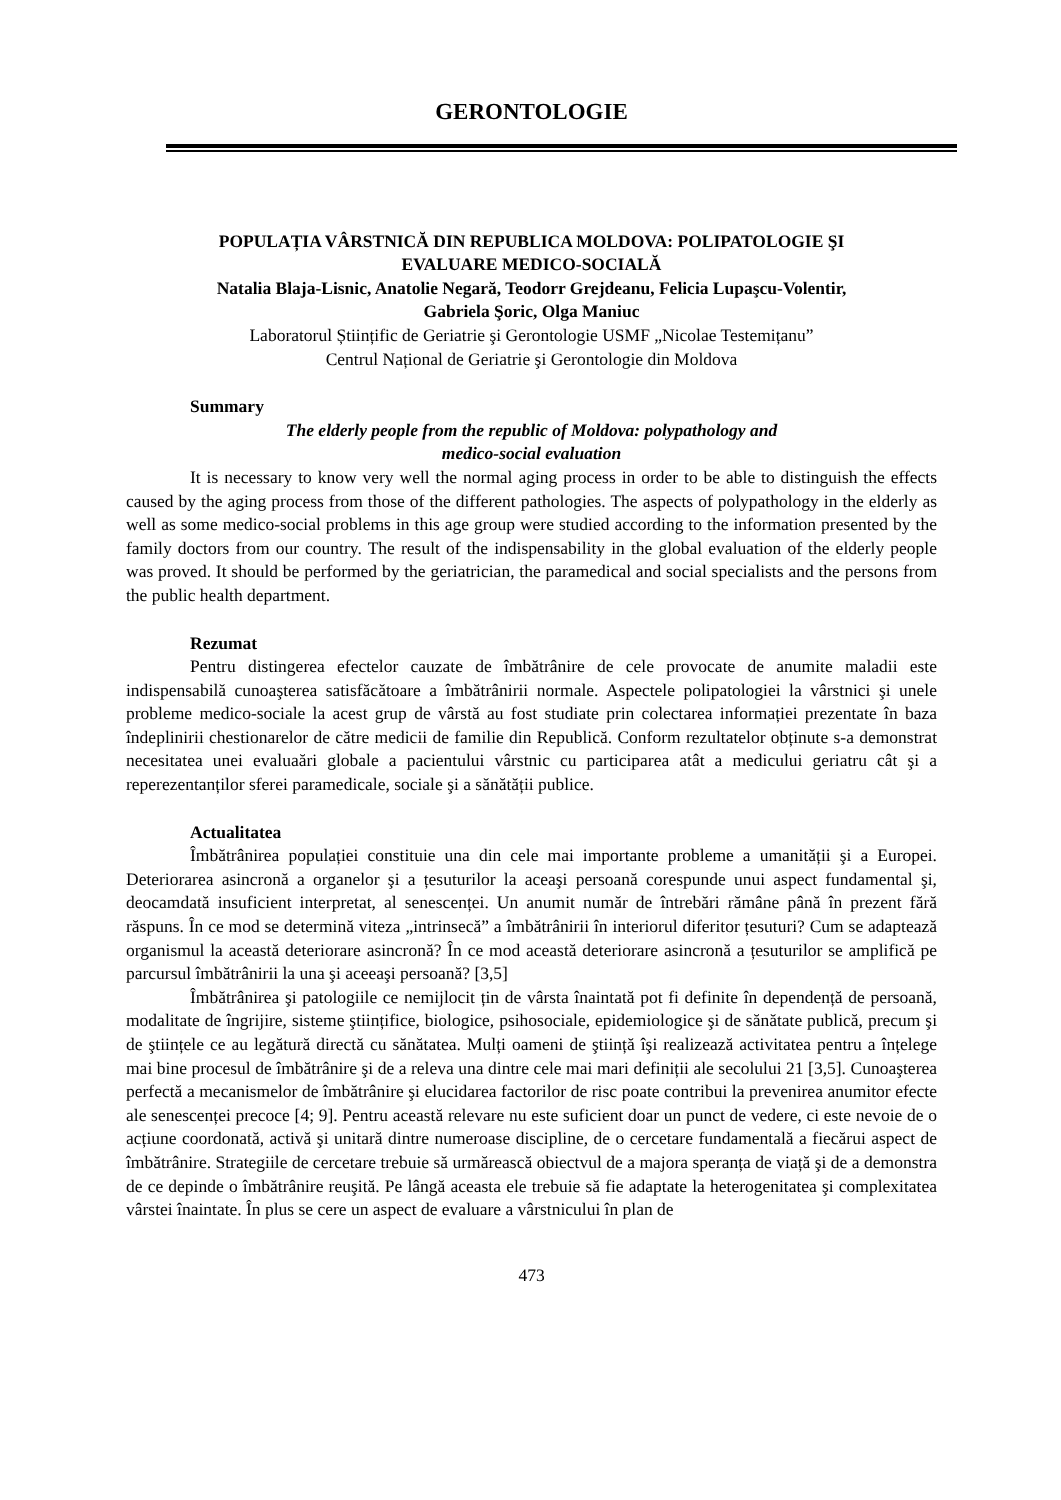GERONTOLOGIE
POPULAȚIA VÂRSTNICĂ DIN REPUBLICA MOLDOVA: POLIPATOLOGIE ŞI
EVALUARE MEDICO-SOCIALĂ
Natalia Blaja-Lisnic, Anatolie Negară, Teodorr Grejdeanu, Felicia Lupaşcu-Volentir,
Gabriela Şoric, Olga Maniuc
Laboratorul Științific de Geriatrie şi Gerontologie USMF „Nicolae Testemițanu”
Centrul Național de Geriatrie şi Gerontologie din Moldova
Summary
The elderly people from the republic of Moldova: polypathology and
medico-social evaluation
It is necessary to know very well the normal aging process in order to be able to distinguish the effects caused by the aging process from those of the different pathologies. The aspects of polypathology in the elderly as well as some medico-social problems in this age group were studied according to the information presented by the family doctors from our country. The result of the indispensability in the global evaluation of the elderly people was proved. It should be performed by the geriatrician, the paramedical and social specialists and the persons from the public health department.
Rezumat
Pentru distingerea efectelor cauzate de îmbătrânire de cele provocate de anumite maladii este indispensabilă cunoaşterea satisfăcătoare a îmbătrânirii normale. Aspectele polipatologiei la vârstnici şi unele probleme medico-sociale la acest grup de vârstă au fost studiate prin colectarea informației prezentate în baza îndeplinirii chestionarelor de către medicii de familie din Republică. Conform rezultatelor obținute s-a demonstrat necesitatea unei evaluaări globale a pacientului vârstnic cu participarea atât a medicului geriatru cât şi a reperezentanților sferei paramedicale, sociale şi a sănătății publice.
Actualitatea
Îmbătrânirea populației constituie una din cele mai importante probleme a umanității şi a Europei. Deteriorarea asincronă a organelor şi a țesuturilor la aceaşi persoană corespunde unui aspect fundamental şi, deocamdată insuficient interpretat, al senescenței. Un anumit număr de întrebări rămâne până în prezent fără răspuns. În ce mod se determină viteza „intrinsecă” a îmbătrânirii în interiorul diferitor țesuturi? Cum se adaptează organismul la această deteriorare asincronă? În ce mod această deteriorare asincronă a țesuturilor se amplifică pe parcursul îmbătrânirii la una şi aceeaşi persoană? [3,5]
Îmbătrânirea şi patologiile ce nemijlocit țin de vârsta înaintată pot fi definite în dependență de persoană, modalitate de îngrijire, sisteme ştiințifice, biologice, psihosociale, epidemiologice şi de sănătate publică, precum şi de ştiințele ce au legătură directă cu sănătatea. Mulți oameni de ştiință îşi realizează activitatea pentru a înțelege mai bine procesul de îmbătrânire şi de a releva una dintre cele mai mari definiții ale secolului 21 [3,5]. Cunoaşterea perfectă a mecanismelor de îmbătrânire şi elucidarea factorilor de risc poate contribui la prevenirea anumitor efecte ale senescenței precoce [4; 9]. Pentru această relevare nu este suficient doar un punct de vedere, ci este nevoie de o acțiune coordonată, activă şi unitară dintre numeroase discipline, de o cercetare fundamentală a fiecărui aspect de îmbătrânire. Strategiile de cercetare trebuie să urmărească obiectvul de a majora speranța de viață şi de a demonstra de ce depinde o îmbătrânire reuşită. Pe lângă aceasta ele trebuie să fie adaptate la heterogenitatea şi complexitatea vârstei înaintate. În plus se cere un aspect de evaluare a vârstnicului în plan de
473